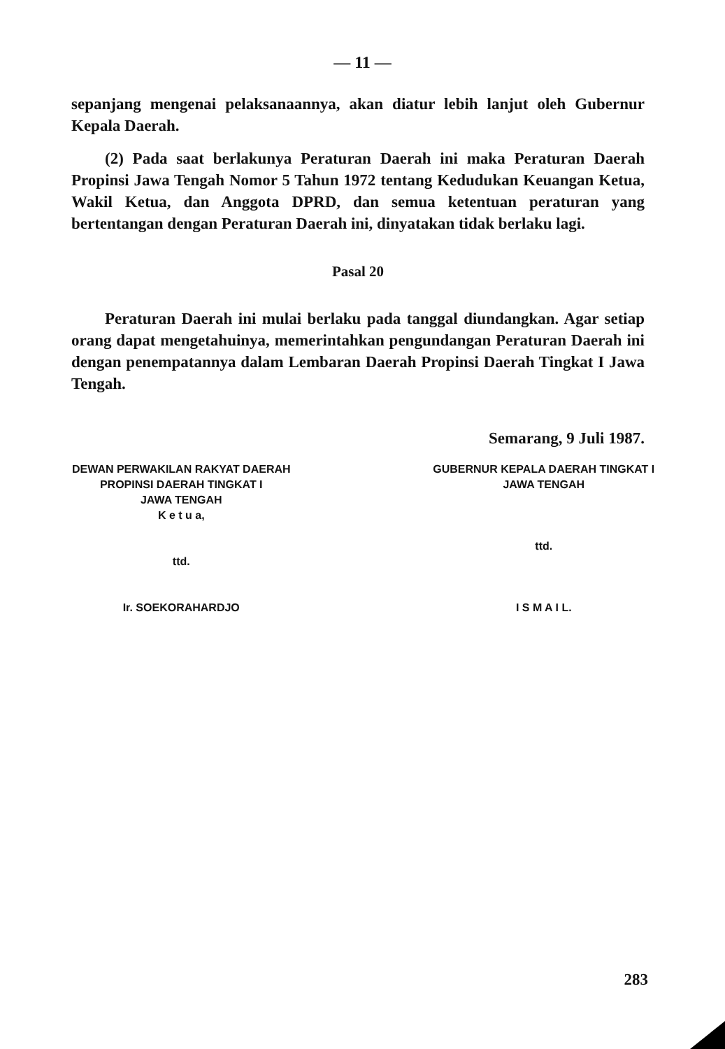— 11 —
sepanjang mengenai pelaksanaannya, akan diatur lebih lanjut oleh Gubernur Kepala Daerah.
(2) Pada saat berlakunya Peraturan Daerah ini maka Peraturan Daerah Propinsi Jawa Tengah Nomor 5 Tahun 1972 tentang Kedudukan Keuangan Ketua, Wakil Ketua, dan Anggota DPRD, dan semua ketentuan peraturan yang bertentangan dengan Peraturan Daerah ini, dinyatakan tidak berlaku lagi.
Pasal 20
Peraturan Daerah ini mulai berlaku pada tanggal diundangkan. Agar setiap orang dapat mengetahuinya, memerintahkan pengundangan Peraturan Daerah ini dengan penempatannya dalam Lembaran Daerah Propinsi Daerah Tingkat I Jawa Tengah.
Semarang, 9 Juli 1987.
DEWAN PERWAKILAN RAKYAT DAERAH
PROPINSI DAERAH TINGKAT I
JAWA TENGAH
K e t u a,
ttd.
Ir. SOEKORAHARDJO
GUBERNUR KEPALA DAERAH TINGKAT I
JAWA TENGAH
ttd.
I S M A I L.
283